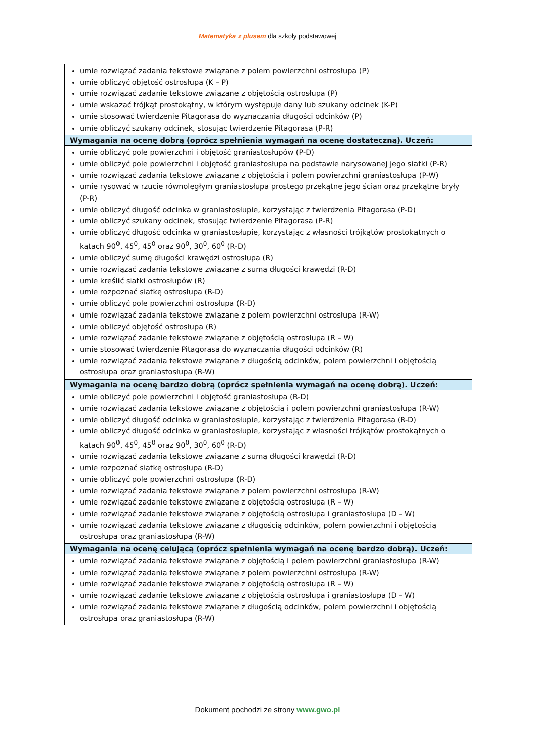Matematyka z plusem dla szkoły podstawowej
| umie rozwiązać zadania tekstowe związane z polem powierzchni ostrosłupa (P) umie obliczyć objętość ostrosłupa (K – P) umie rozwiązać zadanie tekstowe związane z objętością ostrosłupa (P) umie wskazać trójkąt prostokątny, w którym występuje dany lub szukany odcinek (K-P) umie stosować twierdzenie Pitagorasa do wyznaczania długości odcinków (P) umie obliczyć szukany odcinek, stosując twierdzenie Pitagorasa (P-R) |
| Wymagania na ocenę dobrą (oprócz spełnienia wymagań na ocenę dostateczną). Uczeń: |
| umie obliczyć pole powierzchni i objętość graniastosłupów (P-D) umie obliczyć pole powierzchni i objętość graniastosłupa na podstawie narysowanej jego siatki (P-R) umie rozwiązać zadania tekstowe związane z objętością i polem powierzchni graniastosłupa (P-W) umie rysować w rzucie równoległym graniastosłupa prostego przekątne jego ścian oraz przekątne bryły (P-R) umie obliczyć długość odcinka w graniastosłupie, korzystając z twierdzenia Pitagorasa (P-D) umie obliczyć szukany odcinek, stosując twierdzenie Pitagorasa (P-R) umie obliczyć długość odcinka w graniastosłupie, korzystając z własności trójkątów prostokątnych o kątach 90<sup>0</sup>, 45<sup>0</sup>, 45<sup>0</sup> oraz 90<sup>0</sup>, 30<sup>0</sup>, 60<sup>0</sup> (R-D) umie obliczyć sumę długości krawędzi ostrosłupa (R) umie rozwiązać zadania tekstowe związane z sumą długości krawędzi (R-D) umie kreślić siatki ostrosłupów (R) umie rozpoznać siatkę ostrosłupa (R-D) umie obliczyć pole powierzchni ostrosłupa (R-D) umie rozwiązać zadania tekstowe związane z polem powierzchni ostrosłupa (R-W) umie obliczyć objętość ostrosłupa (R) umie rozwiązać zadanie tekstowe związane z objętością ostrosłupa (R – W) umie stosować twierdzenie Pitagorasa do wyznaczania długości odcinków (R) umie rozwiązać zadania tekstowe związane z długością odcinków, polem powierzchni i objętością ostrosłupa oraz graniastosłupa (R-W) |
| Wymagania na ocenę bardzo dobrą (oprócz spełnienia wymagań na ocenę dobrą). Uczeń: |
| umie obliczyć pole powierzchni i objętość graniastosłupa (R-D) umie rozwiązać zadania tekstowe związane z objętością i polem powierzchni graniastosłupa (R-W) umie obliczyć długość odcinka w graniastosłupie, korzystając z twierdzenia Pitagorasa (R-D) umie obliczyć długość odcinka w graniastosłupie, korzystając z własności trójkątów prostokątnych o kątach 90<sup>0</sup>, 45<sup>0</sup>, 45<sup>0</sup> oraz 90<sup>0</sup>, 30<sup>0</sup>, 60<sup>0</sup> (R-D) umie rozwiązać zadania tekstowe związane z sumą długości krawędzi (R-D) umie rozpoznać siatkę ostrosłupa (R-D) umie obliczyć pole powierzchni ostrosłupa (R-D) umie rozwiązać zadania tekstowe związane z polem powierzchni ostrosłupa (R-W) umie rozwiązać zadanie tekstowe związane z objętością ostrosłupa (R – W) umie rozwiązać zadanie tekstowe związane z objętością ostrosłupa i graniastosłupa (D – W) umie rozwiązać zadania tekstowe związane z długością odcinków, polem powierzchni i objętością ostrosłupa oraz graniastosłupa (R-W) |
| Wymagania na ocenę celującą (oprócz spełnienia wymagań na ocenę bardzo dobrą). Uczeń: |
| umie rozwiązać zadania tekstowe związane z objętością i polem powierzchni graniastosłupa (R-W) umie rozwiązać zadania tekstowe związane z polem powierzchni ostrosłupa (R-W) umie rozwiązać zadanie tekstowe związane z objętością ostrosłupa (R – W) umie rozwiązać zadanie tekstowe związane z objętością ostrosłupa i graniastosłupa (D – W) umie rozwiązać zadania tekstowe związane z długością odcinków, polem powierzchni i objętością ostrosłupa oraz graniastosłupa (R-W) |
Dokument pochodzi ze strony www.gwo.pl